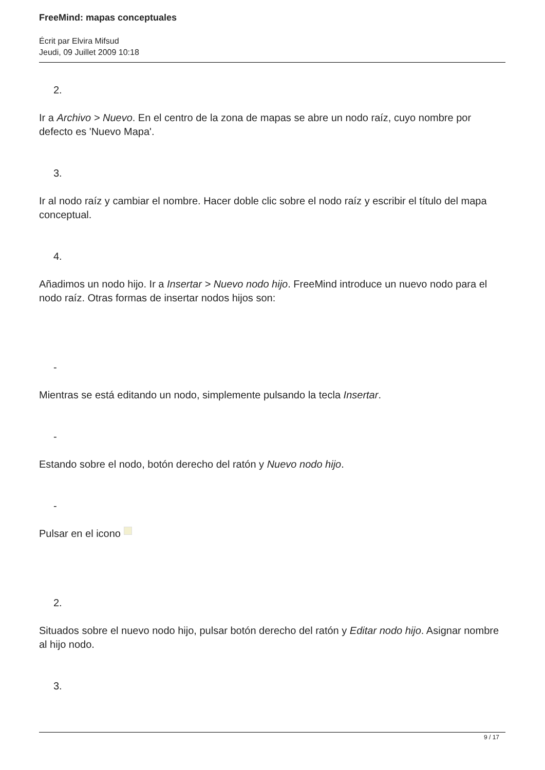FreeMind: mapas conceptuales
Écrit par Elvira Mifsud
Jeudi, 09 Juillet 2009 10:18
2.
Ir a Archivo > Nuevo. En el centro de la zona de mapas se abre un nodo raíz, cuyo nombre por defecto es 'Nuevo Mapa'.
3.
Ir al nodo raíz y cambiar el nombre. Hacer doble clic sobre el nodo raíz y escribir el título del mapa conceptual.
4.
Añadimos un nodo hijo. Ir a Insertar > Nuevo nodo hijo. FreeMind introduce un nuevo nodo para el nodo raíz. Otras formas de insertar nodos hijos son:
-
Mientras se está editando un nodo, simplemente pulsando la tecla Insertar.
-
Estando sobre el nodo, botón derecho del ratón y Nuevo nodo hijo.
-
Pulsar en el icono
2.
Situados sobre el nuevo nodo hijo, pulsar botón derecho del ratón y Editar nodo hijo. Asignar nombre al hijo nodo.
3.
9 / 17